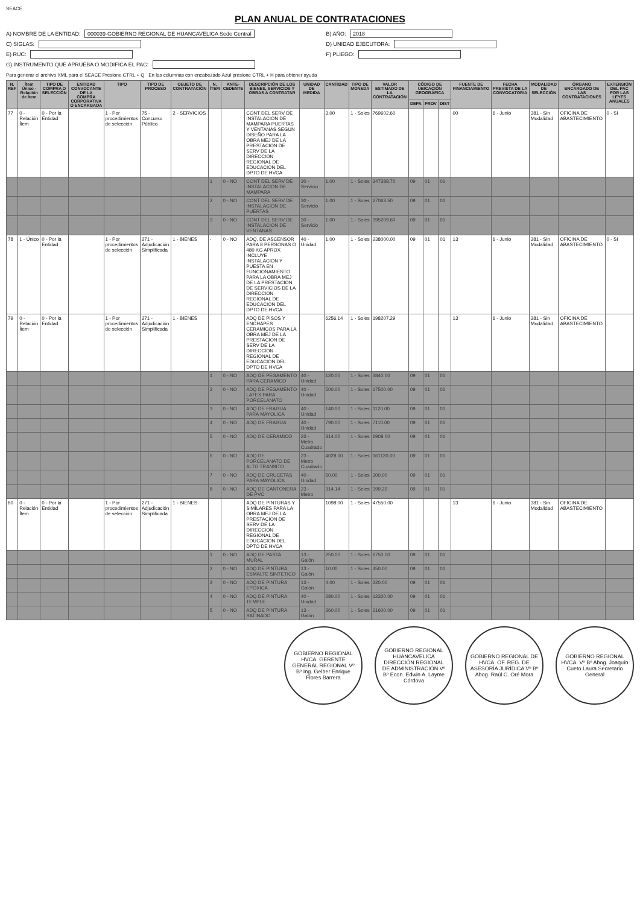SEACE
PLAN ANUAL DE CONTRATACIONES
A) NOMBRE DE LA ENTIDAD: 000039-GOBIERNO REGIONAL DE HUANCAVELICA Sede Central
B) AÑO: 2018
C) SIGLAS:
D) UNIDAD EJECUTORA:
E) RUC:
F) PLIEGO:
G) INSTRUMENTO QUE APRUEBA O MODIFICA EL PAC:
Para generar el archivo XML para el SEACE Presione CTRL + Q En las columnas con encabezado Azul presione CTRL + H para obtener ayuda
| N. REF | Ítem Único - Relación de Ítem | TIPO DE COMPRA O SELECCIÓN | ENTIDAD CONVOCANTE DE LA COMPRA CORPORATIVA O ENCARGADA | TIPO | TIPO DE PROCESO | OBJETO DE CONTRATACIÓN | N. ÍTEM | ANTE-CEDENTE | DESCRIPCIÓN DE LOS BIENES, SERVICIOS Y OBRAS A CONTRATAR | UNIDAD DE MEDIDA | CANTIDAD | TIPO DE MONEDA | VALOR ESTIMADO DE LA CONTRATACIÓN | CÓDIGO DE UBICACIÓN GEOGRÁFICA | | | FUENTE DE FINANCIAMIENTO | FECHA PREVISTA DE LA CONVOCATORIA | MODALIDAD DE SELECCIÓN | ÓRGANO ENCARGADO DE LAS CONTRATACIONES | EXTENSIÓN DEL PAC POR LAS LEYES ANUALES |
| --- | --- | --- | --- | --- | --- | --- | --- | --- | --- | --- | --- | --- | --- | --- | --- | --- | --- | --- | --- | --- | --- |
| | | | | | | | | | | | | | | DEPA | PROV | DIST | | | | | |
| 77 | 0 - Relación Ítem | 0 - Por la Entidad | | 1 - Por procedimientos de selección | 75 - Concurso Público | 2 - SERVICIOS | | | CONT DEL SERV DE INSTALACION DE MAMPARA PUERTAS Y VENTANAS SEGÚN DISEÑO PARA LA OBRA MEJ DE LA PRESTACION DE SERV DE LA DIRECCION REGIONAL DE EDUCACION DEL DPTO DE HVCA | | 3.00 | 1 - Soles | 769602.60 | | | | 00 | 6 - Junio | 381 - Sin Modalidad | OFICINA DE ABASTECIMIENTO | 0 - SI |
| | | | | | | | 1 | 0 - NO | CONT DEL SERV DE INSTALACION DE MAMPARA | 30 - Servicio | 1.00 | 1 - Soles | 347388.70 | 09 | 01 | 01 | | | | | |
| | | | | | | | 2 | 0 - NO | CONT DEL SERV DE INSTALACION DE PUERTAS | 30 - Servicio | 1.00 | 1 - Soles | 27063.50 | 09 | 01 | 01 | | | | | |
| | | | | | | | 3 | 0 - NO | CONT DEL SERV DE INSTALACION DE VENTANAS | 30 - Servicio | 1.00 | 1 - Soles | 395209.60 | 09 | 01 | 01 | | | | | |
| 78 | 1 - Único | 0 - Por la Entidad | | 1 - Por procedimientos de selección | 271 - Adjudicación Simplificada | 1 - BIENES | - | 0 - NO | ADQ. DE ASCENSOR PARA 8 PERSONAS O 480 KG APROX INCLUYE INSTALACION Y PUESTA EN FUNCIONAMIENTO PARA LA OBRA MEJ DE LA PRESTACION DE SERVICIOS DE LA DIRECCION REGIONAL DE EDUCACION DEL DPTO DE HVCA | 40 - Unidad | 1.00 | 1 - Soles | 238000.00 | 09 | 01 | 01 | 13 | 6 - Junio | 381 - Sin Modalidad | OFICINA DE ABASTECIMIENTO | 0 - SI |
| 79 | 0 - Relación Ítem | 0 - Por la Entidad | | 1 - Por procedimientos de selección | 271 - Adjudicación Simplificada | 1 - BIENES | | | ADQ DE PISOS Y ENCHAPES CERAMICOS PARA LA OBRA MEJ DE LA PRESTACION DE SERV DE LA DIRECCION REGIONAL DE EDUCACION DEL DPTO DE HVCA | | 6256.14 | 1 - Soles | 198207.29 | | | | 13 | 6 - Junio | 381 - Sin Modalidad | OFICINA DE ABASTECIMIENTO | |
| | | | | | | | 1 | 0 - NO | ADQ DE PEGAMENTO PARA CERAMICO | 40 - Unidad | 120.00 | 1 - Soles | 3840.00 | 09 | 01 | 01 | | | | | |
| | | | | | | | 2 | 0 - NO | ADQ DE PEGAMENTO LATEX PARA PORCELANATO | 40 - Unidad | 500.00 | 1 - Soles | 17500.00 | 09 | 01 | 01 | | | | | |
| | | | | | | | 3 | 0 - NO | ADQ DE FRAGUA PARA MAYOLICA | 40 - Unidad | 140.00 | 1 - Soles | 1120.00 | 09 | 01 | 01 | | | | | |
| | | | | | | | 4 | 0 - NO | ADQ DE FRAGUA | 40 - Unidad | 790.00 | 1 - Soles | 7110.00 | 09 | 01 | 01 | | | | | |
| | | | | | | | 5 | 0 - NO | ADQ DE CERAMICO | 23 - Metro Cuadrado | 314.00 | 1 - Soles | 6908.00 | 09 | 01 | 01 | | | | | |
| | | | | | | | 6 | 0 - NO | ADQ DE PORCELANATO DE ALTO TRANSITO | 23 - Metro Cuadrado | 4028.00 | 1 - Soles | 161120.00 | 09 | 01 | 01 | | | | | |
| | | | | | | | 7 | 0 - NO | ADQ DE CRUCETAS PARA MAYOLICA | 40 - Unidad | 50.00 | 1 - Soles | 300.00 | 09 | 01 | 01 | | | | | |
| | | | | | | | 8 | 0 - NO | ADQ DE CANTONERA DE PVC | 23 - Metro | 314.14 | 1 - Soles | 399.29 | 09 | 01 | 01 | | | | | |
| 80 | 0 - Relación Ítem | 0 - Por la Entidad | | 1 - Por procedimientos de selección | 271 - Adjudicación Simplificada | 1 - BIENES | | | ADQ DE PINTURAS Y SIMILARES PARA LA OBRA MEJ DE LA PRESTACION DE SERV DE LA DIRECCION REGIONAL DE EDUCACION DEL DPTO DE HVCA | | 1098.00 | 1 - Soles | 47550.00 | | | | 13 | 6 - Junio | 381 - Sin Modalidad | OFICINA DE ABASTECIMIENTO | |
| | | | | | | | 1 | 0 - NO | ADQ DE PASTA MURAL | 13 - Galón | 250.00 | 1 - Soles | 6750.00 | 09 | 01 | 01 | | | | | |
| | | | | | | | 2 | 0 - NO | ADQ DE PINTURA ESMALTE SINTETICO | 13 - Galón | 10.00 | 1 - Soles | 450.00 | 09 | 01 | 01 | | | | | |
| | | | | | | | 3 | 0 - NO | ADQ DE PINTURA EPOXICA | 13 - Galón | 4.00 | 1 - Soles | 220.00 | 09 | 01 | 01 | | | | | |
| | | | | | | | 4 | 0 - NO | ADQ DE PINTURA TEMPLE | 40 - Unidad | 280.00 | 1 - Soles | 12320.00 | 09 | 01 | 01 | | | | | |
| | | | | | | | 5 | 0 - NO | ADQ DE PINTURA SATINADO | 13 - Galón | 360.00 | 1 - Soles | 21600.00 | 09 | 01 | 01 | | | | | |
GOBIERNO REGIONAL HVCA. GERENTE GENERAL REGIONAL Vº Bº Ing. Gelber Enrique Flores Barrera
GOBIERNO REGIONAL HUANCAVELICA DIRECCIÓN REGIONAL DE ADMINISTRACIÓN Vº Bº Econ. Edwin A. Layme Córdova
GOBIERNO REGIONAL DE HVCA. OF. REG. DE ASESORÍA JURÍDICA Vº Bº Abog. Raúl C. Oré Mora
GOBIERNO REGIONAL HVCA. Vº Bº Abog. Joaquín Cueto Laura Secretario General